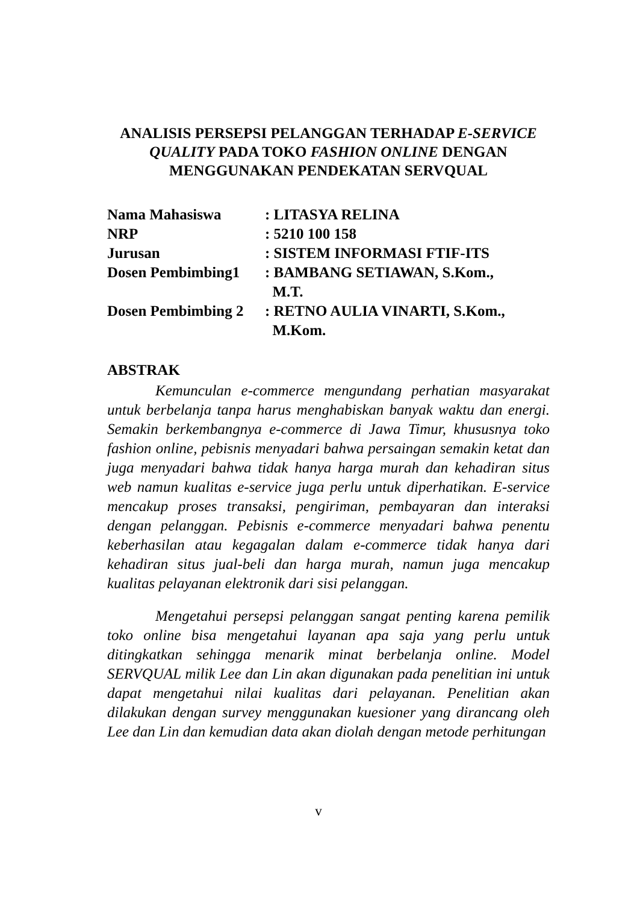ANALISIS PERSEPSI PELANGGAN TERHADAP E-SERVICE QUALITY PADA TOKO FASHION ONLINE DENGAN MENGGUNAKAN PENDEKATAN SERVQUAL
| Nama Mahasiswa | : LITASYA RELINA |
| NRP | : 5210 100 158 |
| Jurusan | : SISTEM INFORMASI FTIF-ITS |
| Dosen Pembimbing1 | : BAMBANG SETIAWAN, S.Kom., M.T. |
| Dosen Pembimbing 2 | : RETNO AULIA VINARTI, S.Kom., M.Kom. |
ABSTRAK
Kemunculan e-commerce mengundang perhatian masyarakat untuk berbelanja tanpa harus menghabiskan banyak waktu dan energi. Semakin berkembangnya e-commerce di Jawa Timur, khususnya toko fashion online, pebisnis menyadari bahwa persaingan semakin ketat dan juga menyadari bahwa tidak hanya harga murah dan kehadiran situs web namun kualitas e-service juga perlu untuk diperhatikan. E-service mencakup proses transaksi, pengiriman, pembayaran dan interaksi dengan pelanggan. Pebisnis e-commerce menyadari bahwa penentu keberhasilan atau kegagalan dalam e-commerce tidak hanya dari kehadiran situs jual-beli dan harga murah, namun juga mencakup kualitas pelayanan elektronik dari sisi pelanggan.
Mengetahui persepsi pelanggan sangat penting karena pemilik toko online bisa mengetahui layanan apa saja yang perlu untuk ditingkatkan sehingga menarik minat berbelanja online. Model SERVQUAL milik Lee dan Lin akan digunakan pada penelitian ini untuk dapat mengetahui nilai kualitas dari pelayanan. Penelitian akan dilakukan dengan survey menggunakan kuesioner yang dirancang oleh Lee dan Lin dan kemudian data akan diolah dengan metode perhitungan
v